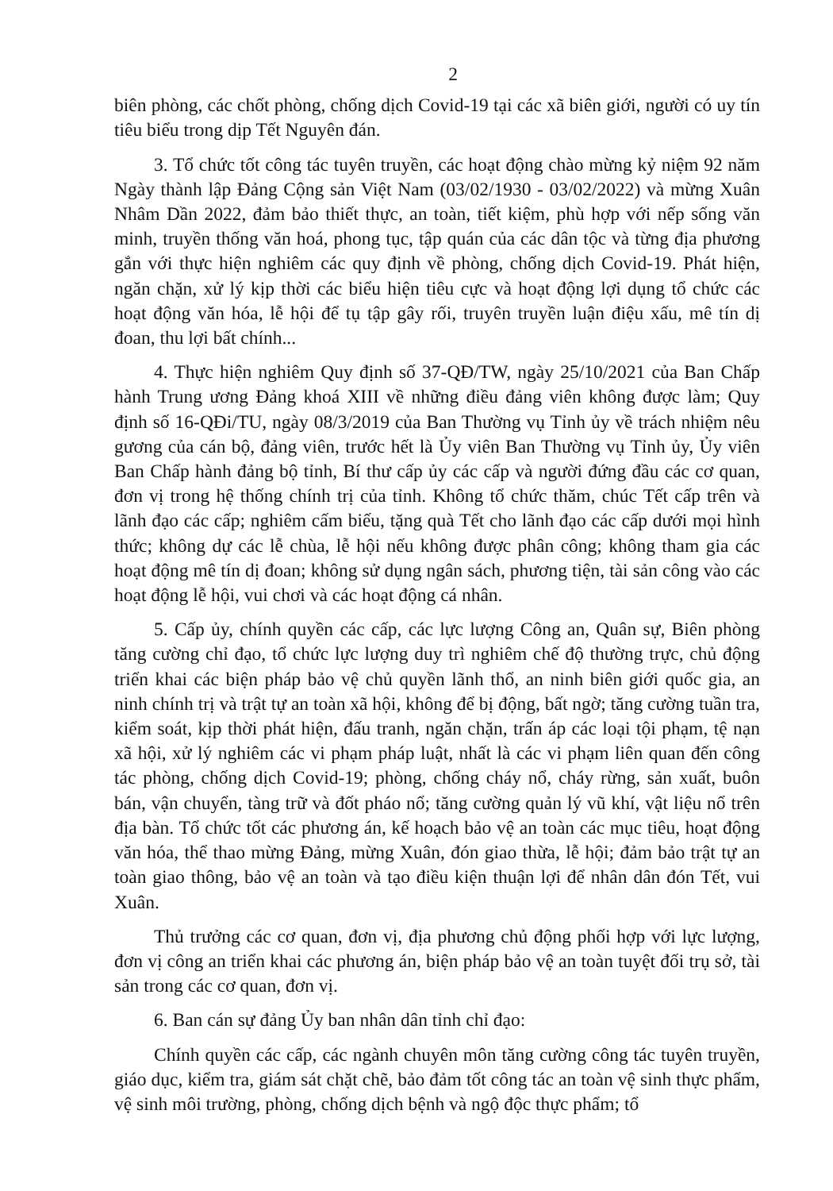2
biên phòng, các chốt phòng, chống dịch Covid-19 tại các xã biên giới, người có uy tín tiêu biểu trong dịp Tết Nguyên đán.
3. Tổ chức tốt công tác tuyên truyền, các hoạt động chào mừng kỷ niệm 92 năm Ngày thành lập Đảng Cộng sản Việt Nam (03/02/1930 - 03/02/2022) và mừng Xuân Nhâm Dần 2022, đảm bảo thiết thực, an toàn, tiết kiệm, phù hợp với nếp sống văn minh, truyền thống văn hoá, phong tục, tập quán của các dân tộc và từng địa phương gắn với thực hiện nghiêm các quy định về phòng, chống dịch Covid-19. Phát hiện, ngăn chặn, xử lý kịp thời các biểu hiện tiêu cực và hoạt động lợi dụng tổ chức các hoạt động văn hóa, lễ hội để tụ tập gây rối, truyên truyền luận điệu xấu, mê tín dị đoan, thu lợi bất chính...
4. Thực hiện nghiêm Quy định số 37-QĐ/TW, ngày 25/10/2021 của Ban Chấp hành Trung ương Đảng khoá XIII về những điều đảng viên không được làm; Quy định số 16-QĐi/TU, ngày 08/3/2019 của Ban Thường vụ Tỉnh ủy về trách nhiệm nêu gương của cán bộ, đảng viên, trước hết là Ủy viên Ban Thường vụ Tỉnh ủy, Ủy viên Ban Chấp hành đảng bộ tỉnh, Bí thư cấp ủy các cấp và người đứng đầu các cơ quan, đơn vị trong hệ thống chính trị của tỉnh. Không tổ chức thăm, chúc Tết cấp trên và lãnh đạo các cấp; nghiêm cấm biếu, tặng quà Tết cho lãnh đạo các cấp dưới mọi hình thức; không dự các lễ chùa, lễ hội nếu không được phân công; không tham gia các hoạt động mê tín dị đoan; không sử dụng ngân sách, phương tiện, tài sản công vào các hoạt động lễ hội, vui chơi và các hoạt động cá nhân.
5. Cấp ủy, chính quyền các cấp, các lực lượng Công an, Quân sự, Biên phòng tăng cường chỉ đạo, tổ chức lực lượng duy trì nghiêm chế độ thường trực, chủ động triển khai các biện pháp bảo vệ chủ quyền lãnh thổ, an ninh biên giới quốc gia, an ninh chính trị và trật tự an toàn xã hội, không để bị động, bất ngờ; tăng cường tuần tra, kiểm soát, kịp thời phát hiện, đấu tranh, ngăn chặn, trấn áp các loại tội phạm, tệ nạn xã hội, xử lý nghiêm các vi phạm pháp luật, nhất là các vi phạm liên quan đến công tác phòng, chống dịch Covid-19; phòng, chống cháy nổ, cháy rừng, sản xuất, buôn bán, vận chuyển, tàng trữ và đốt pháo nổ; tăng cường quản lý vũ khí, vật liệu nổ trên địa bàn. Tổ chức tốt các phương án, kế hoạch bảo vệ an toàn các mục tiêu, hoạt động văn hóa, thể thao mừng Đảng, mừng Xuân, đón giao thừa, lễ hội; đảm bảo trật tự an toàn giao thông, bảo vệ an toàn và tạo điều kiện thuận lợi để nhân dân đón Tết, vui Xuân.
Thủ trưởng các cơ quan, đơn vị, địa phương chủ động phối hợp với lực lượng, đơn vị công an triển khai các phương án, biện pháp bảo vệ an toàn tuyệt đối trụ sở, tài sản trong các cơ quan, đơn vị.
6. Ban cán sự đảng Ủy ban nhân dân tỉnh chỉ đạo:
Chính quyền các cấp, các ngành chuyên môn tăng cường công tác tuyên truyền, giáo dục, kiểm tra, giám sát chặt chẽ, bảo đảm tốt công tác an toàn vệ sinh thực phẩm, vệ sinh môi trường, phòng, chống dịch bệnh và ngộ độc thực phẩm; tổ